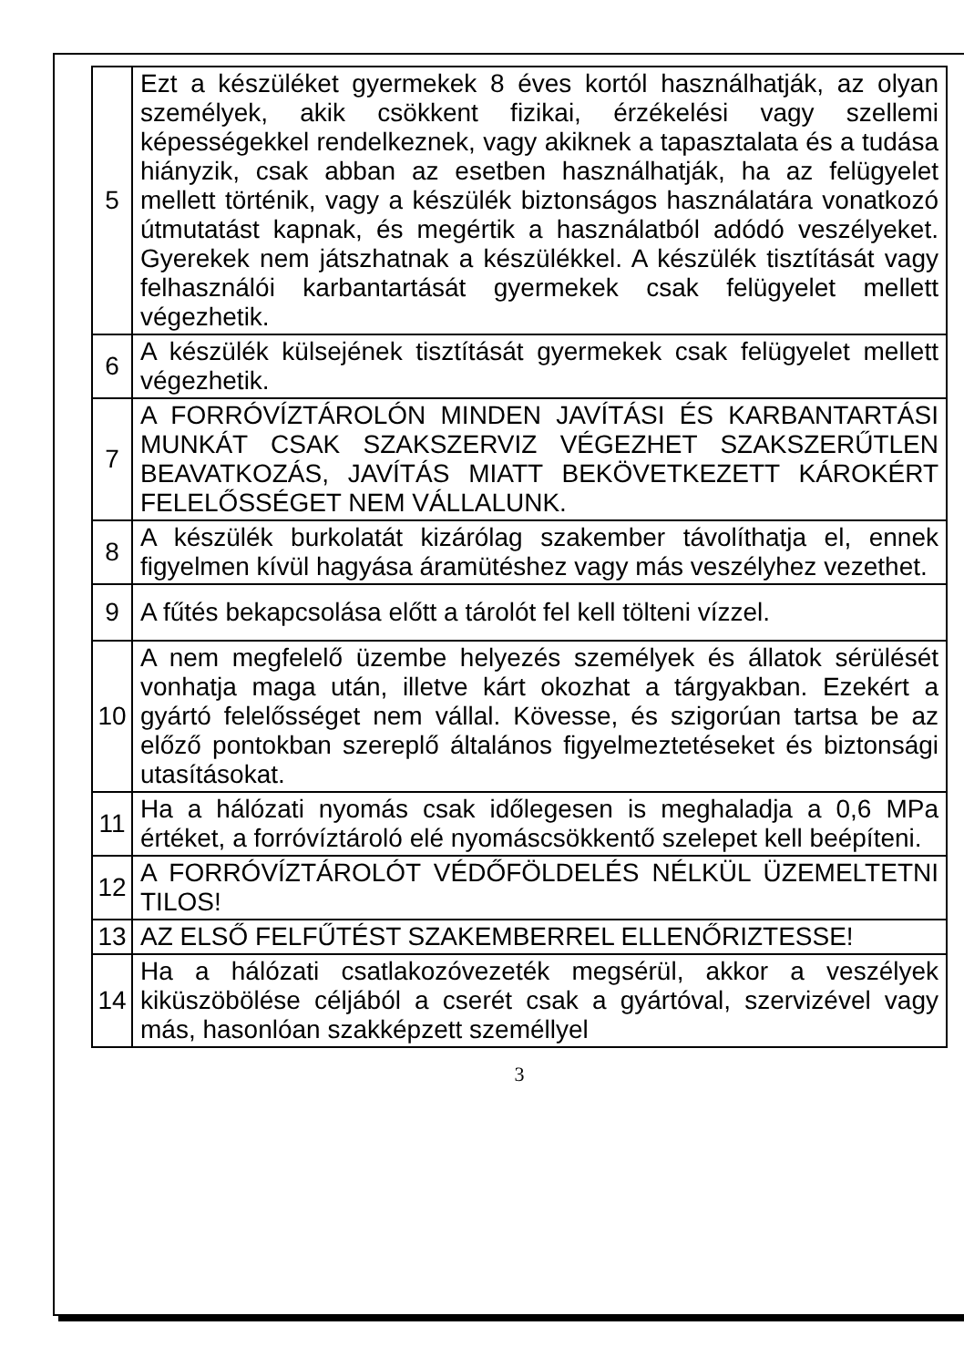| 5 | Ezt a készüléket gyermekek 8 éves kortól használhatják, az olyan személyek, akik csökkent fizikai, érzékelési vagy szellemi képességekkel rendelkeznek, vagy akiknek a tapasztalata és a tudása hiányzik, csak abban az esetben használhatják, ha az felügyelet mellett történik, vagy a készülék biztonságos használatára vonatkozó útmutatást kapnak, és megértik a használatból adódó veszélyeket. Gyerekek nem játszhatnak a készülékkel. A készülék tisztítását vagy felhasználói karbantartását gyermekek csak felügyelet mellett végezhetik. |
| 6 | A készülék külsejének tisztítását gyermekek csak felügyelet mellett végezhetik. |
| 7 | A FORRÓVÍZTÁROLÓN MINDEN JAVÍTÁSI ÉS KARBANTARTÁSI MUNKÁT CSAK SZAKSZERVIZ VÉGEZHET SZAKSZERŰTLEN BEAVATKOZÁS, JAVÍTÁS MIATT BEKÖVETKEZETT KÁROKÉRT FELELŐSSÉGET NEM VÁLLALUNK. |
| 8 | A készülék burkolatát kizárólag szakember távolíthatja el, ennek figyelmen kívül hagyása áramütéshez vagy más veszélyhez vezethet. |
| 9 | A fűtés bekapcsolása előtt a tárolót fel kell tölteni vízzel. |
| 10 | A nem megfelelő üzembe helyezés személyek és állatok sérülését vonhatja maga után, illetve kárt okozhat a tárgyakban. Ezekért a gyártó felelősséget nem vállal. Kövesse, és szigorúan tartsa be az előző pontokban szereplő általános figyelmeztetéseket és biztonsági utasításokat. |
| 11 | Ha a hálózati nyomás csak időlegesen is meghaladja a 0,6 MPa értéket, a forróvíztároló elé nyomáscsökkentő szelepet kell beépíteni. |
| 12 | A FORRÓVÍZTÁROLÓT VÉDŐFÖLDELÉS NÉLKÜL ÜZEMELTETNI TILOS! |
| 13 | AZ ELSŐ FELFŰTÉST SZAKEMBERREL ELLENŐRIZTESSE! |
| 14 | Ha a hálózati csatlakozóvezeték megsérül, akkor a veszélyek kiküszöbölése céljából a cserét csak a gyártóval, szervizével vagy más, hasonlóan szakképzett személlyel |
3